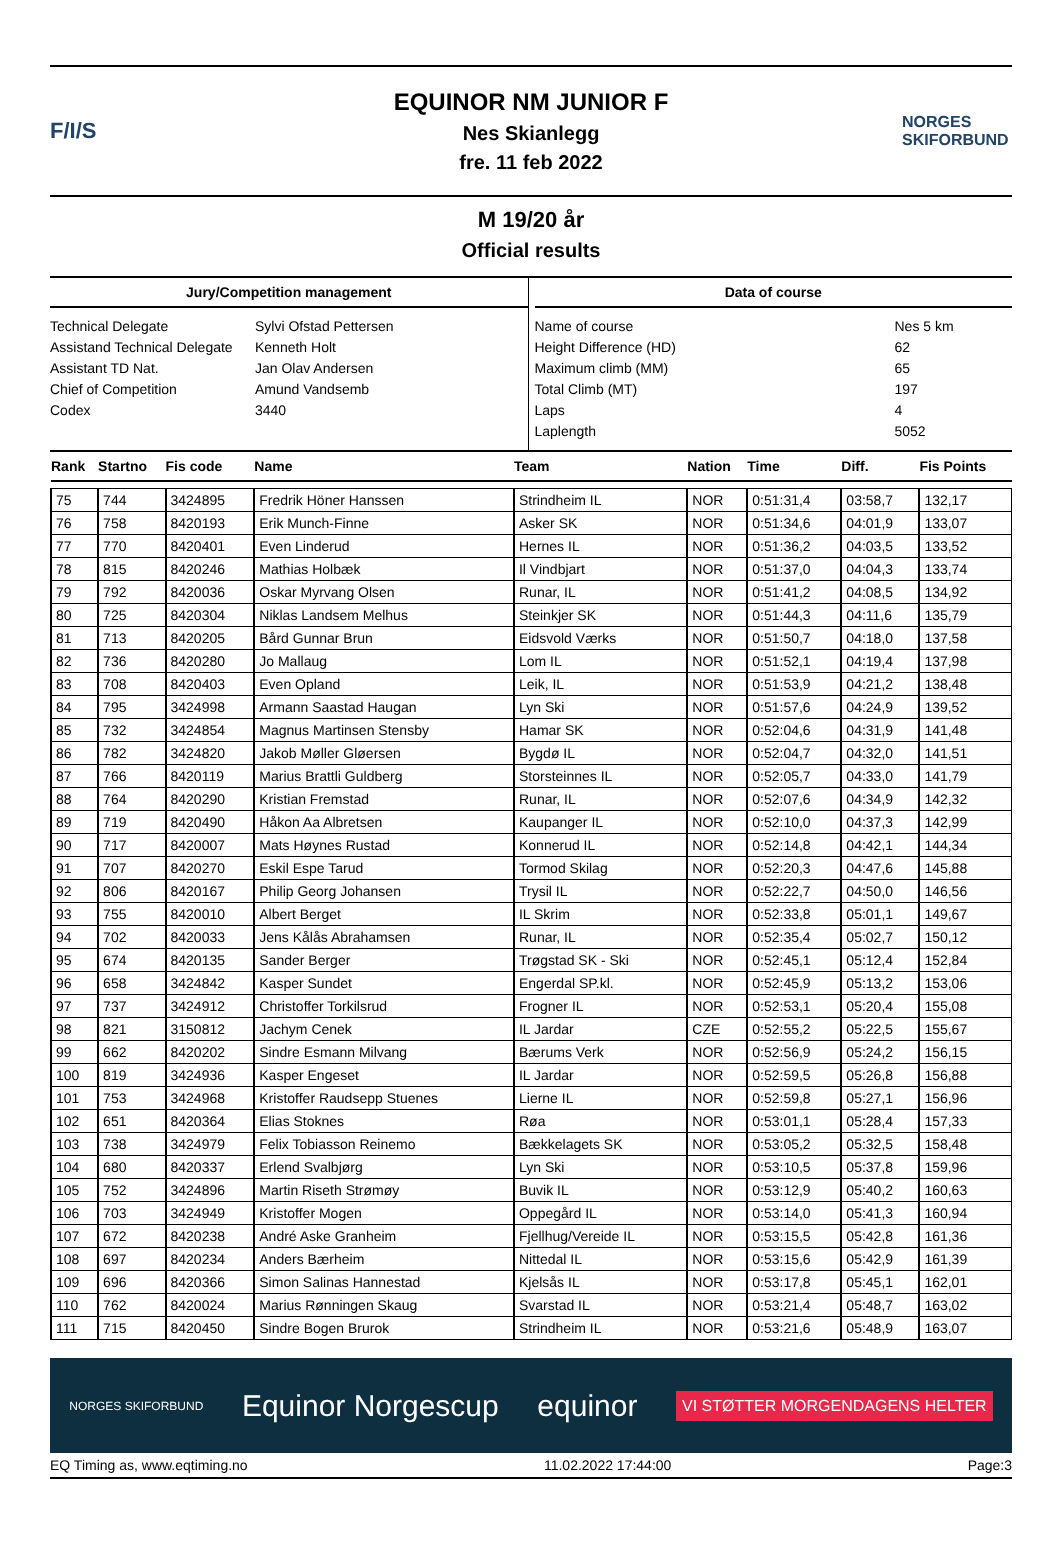F/I/S
EQUINOR NM JUNIOR F
Nes Skianlegg
fre. 11 feb 2022
NORGES SKIFORBUND
M 19/20 år
Official results
Jury/Competition management
Technical Delegate Sylvi Ofstad Pettersen
Assistand Technical Delegate Kenneth Holt
Assistant TD Nat. Jan Olav Andersen
Chief of Competition Amund Vandsemb
Codex 3440
Data of course
Name of course Nes 5 km
Height Difference (HD) 62
Maximum climb (MM) 65
Total Climb (MT) 197
Laps 4
Laplength 5052
| Rank | Startno | Fis code | Name | Team | Nation | Time | Diff. | Fis Points |
| --- | --- | --- | --- | --- | --- | --- | --- | --- |
| 75 | 744 | 3424895 | Fredrik Höner Hanssen | Strindheim IL | NOR | 0:51:31,4 | 03:58,7 | 132,17 |
| 76 | 758 | 8420193 | Erik Munch-Finne | Asker SK | NOR | 0:51:34,6 | 04:01,9 | 133,07 |
| 77 | 770 | 8420401 | Even Linderud | Hernes IL | NOR | 0:51:36,2 | 04:03,5 | 133,52 |
| 78 | 815 | 8420246 | Mathias Holbæk | Il Vindbjart | NOR | 0:51:37,0 | 04:04,3 | 133,74 |
| 79 | 792 | 8420036 | Oskar Myrvang Olsen | Runar, IL | NOR | 0:51:41,2 | 04:08,5 | 134,92 |
| 80 | 725 | 8420304 | Niklas Landsem Melhus | Steinkjer SK | NOR | 0:51:44,3 | 04:11,6 | 135,79 |
| 81 | 713 | 8420205 | Bård Gunnar Brun | Eidsvold Værks | NOR | 0:51:50,7 | 04:18,0 | 137,58 |
| 82 | 736 | 8420280 | Jo Mallaug | Lom IL | NOR | 0:51:52,1 | 04:19,4 | 137,98 |
| 83 | 708 | 8420403 | Even Opland | Leik, IL | NOR | 0:51:53,9 | 04:21,2 | 138,48 |
| 84 | 795 | 3424998 | Armann Saastad Haugan | Lyn Ski | NOR | 0:51:57,6 | 04:24,9 | 139,52 |
| 85 | 732 | 3424854 | Magnus Martinsen Stensby | Hamar SK | NOR | 0:52:04,6 | 04:31,9 | 141,48 |
| 86 | 782 | 3424820 | Jakob Møller Gløersen | Bygdø IL | NOR | 0:52:04,7 | 04:32,0 | 141,51 |
| 87 | 766 | 8420119 | Marius Brattli Guldberg | Storsteinnes IL | NOR | 0:52:05,7 | 04:33,0 | 141,79 |
| 88 | 764 | 8420290 | Kristian Fremstad | Runar, IL | NOR | 0:52:07,6 | 04:34,9 | 142,32 |
| 89 | 719 | 8420490 | Håkon Aa Albretsen | Kaupanger IL | NOR | 0:52:10,0 | 04:37,3 | 142,99 |
| 90 | 717 | 8420007 | Mats Høynes Rustad | Konnerud IL | NOR | 0:52:14,8 | 04:42,1 | 144,34 |
| 91 | 707 | 8420270 | Eskil Espe Tarud | Tormod Skilag | NOR | 0:52:20,3 | 04:47,6 | 145,88 |
| 92 | 806 | 8420167 | Philip Georg Johansen | Trysil IL | NOR | 0:52:22,7 | 04:50,0 | 146,56 |
| 93 | 755 | 8420010 | Albert Berget | IL Skrim | NOR | 0:52:33,8 | 05:01,1 | 149,67 |
| 94 | 702 | 8420033 | Jens Kålås Abrahamsen | Runar, IL | NOR | 0:52:35,4 | 05:02,7 | 150,12 |
| 95 | 674 | 8420135 | Sander Berger | Trøgstad SK - Ski | NOR | 0:52:45,1 | 05:12,4 | 152,84 |
| 96 | 658 | 3424842 | Kasper Sundet | Engerdal SP.kl. | NOR | 0:52:45,9 | 05:13,2 | 153,06 |
| 97 | 737 | 3424912 | Christoffer Torkilsrud | Frogner IL | NOR | 0:52:53,1 | 05:20,4 | 155,08 |
| 98 | 821 | 3150812 | Jachym Cenek | IL Jardar | CZE | 0:52:55,2 | 05:22,5 | 155,67 |
| 99 | 662 | 8420202 | Sindre Esmann Milvang | Bærums Verk | NOR | 0:52:56,9 | 05:24,2 | 156,15 |
| 100 | 819 | 3424936 | Kasper Engeset | IL Jardar | NOR | 0:52:59,5 | 05:26,8 | 156,88 |
| 101 | 753 | 3424968 | Kristoffer Raudsepp Stuenes | Lierne IL | NOR | 0:52:59,8 | 05:27,1 | 156,96 |
| 102 | 651 | 8420364 | Elias Stoknes | Røa | NOR | 0:53:01,1 | 05:28,4 | 157,33 |
| 103 | 738 | 3424979 | Felix Tobiasson Reinemo | Bækkelagets SK | NOR | 0:53:05,2 | 05:32,5 | 158,48 |
| 104 | 680 | 8420337 | Erlend Svalbjørg | Lyn Ski | NOR | 0:53:10,5 | 05:37,8 | 159,96 |
| 105 | 752 | 3424896 | Martin Riseth Strømøy | Buvik IL | NOR | 0:53:12,9 | 05:40,2 | 160,63 |
| 106 | 703 | 3424949 | Kristoffer Mogen | Oppegård IL | NOR | 0:53:14,0 | 05:41,3 | 160,94 |
| 107 | 672 | 8420238 | André Aske Granheim | Fjellhug/Vereide IL | NOR | 0:53:15,5 | 05:42,8 | 161,36 |
| 108 | 697 | 8420234 | Anders Bærheim | Nittedal IL | NOR | 0:53:15,6 | 05:42,9 | 161,39 |
| 109 | 696 | 8420366 | Simon Salinas Hannestad | Kjelsås IL | NOR | 0:53:17,8 | 05:45,1 | 162,01 |
| 110 | 762 | 8420024 | Marius Rønningen Skaug | Svarstad IL | NOR | 0:53:21,4 | 05:48,7 | 163,02 |
| 111 | 715 | 8420450 | Sindre Bogen Brurok | Strindheim IL | NOR | 0:53:21,6 | 05:48,9 | 163,07 |
NORGES SKIFORBUND Equinor Norgescup equinor VI STØTTER MORGENDAGENS HELTER
EQ Timing as, www.eqtiming.no 11.02.2022 17:44:00 Page:3